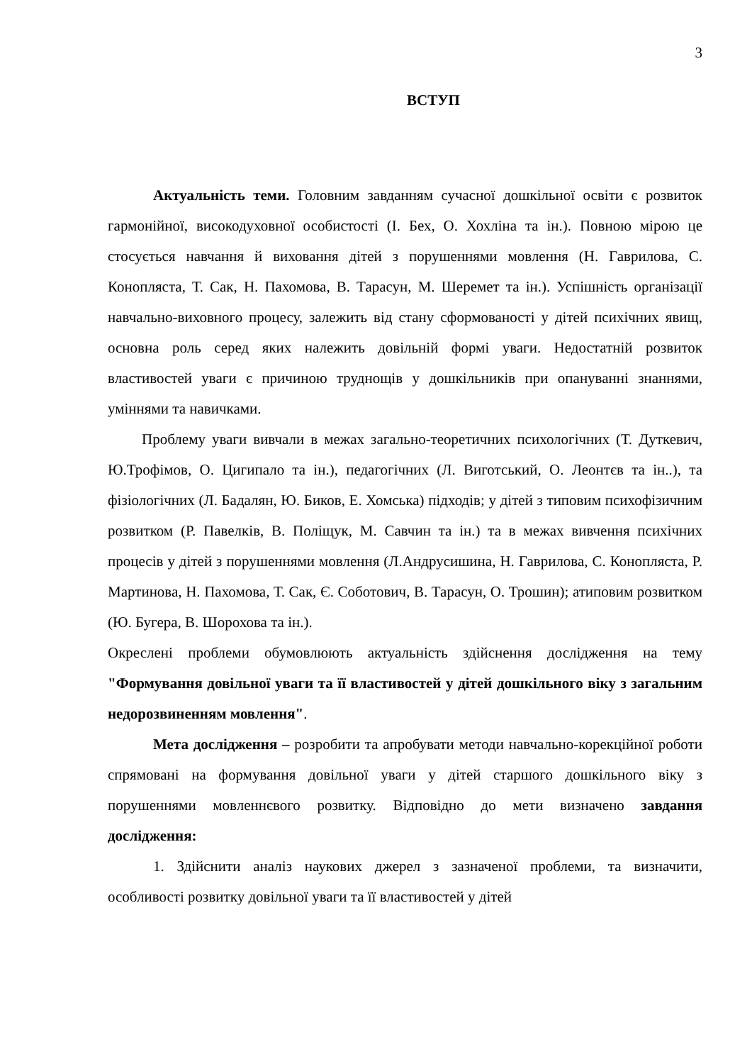3
ВСТУП
Актуальність теми. Головним завданням сучасної дошкільної освіти є розвиток гармонійної, високодуховної особистості (І. Бех, О. Хохліна та ін.). Повною мірою це стосується навчання й виховання дітей з порушеннями мовлення (Н. Гаврилова, С. Конопляста, Т. Сак, Н. Пахомова, В. Тарасун, М. Шеремет та ін.). Успішність організації навчально-виховного процесу, залежить від стану сформованості у дітей психічних явищ, основна роль серед яких належить довільній формі уваги. Недостатній розвиток властивостей уваги є причиною труднощів у дошкільників при опануванні знаннями, уміннями та навичками.
Проблему уваги вивчали в межах загально-теоретичних психологічних (Т. Дуткевич, Ю.Трофімов, О. Цигипало та ін.), педагогічних (Л. Виготський, О. Леонтєв та ін..), та фізіологічних (Л. Бадалян, Ю. Биков, Е. Хомська) підходів; у дітей з типовим психофізичним розвитком (Р. Павелків, В. Поліщук, М. Савчин та ін.) та в межах вивчення психічних процесів у дітей з порушеннями мовлення (Л.Андрусишина, Н. Гаврилова, С. Конопляста, Р. Мартинова, Н. Пахомова, Т. Сак, Є. Соботович, В. Тарасун, О. Трошин); атиповим розвитком (Ю. Бугера, В. Шорохова та ін.).
Окреслені проблеми обумовлюють актуальність здійснення дослідження на тему "Формування довільної уваги та її властивостей у дітей дошкільного віку з загальним недорозвиненням мовлення".
Мета дослідження – розробити та апробувати методи навчально-корекційної роботи спрямовані на формування довільної уваги у дітей старшого дошкільного віку з порушеннями мовленнєвого розвитку. Відповідно до мети визначено завдання дослідження:
1. Здійснити аналіз наукових джерел з зазначеної проблеми, та визначити, особливості розвитку довільної уваги та її властивостей у дітей